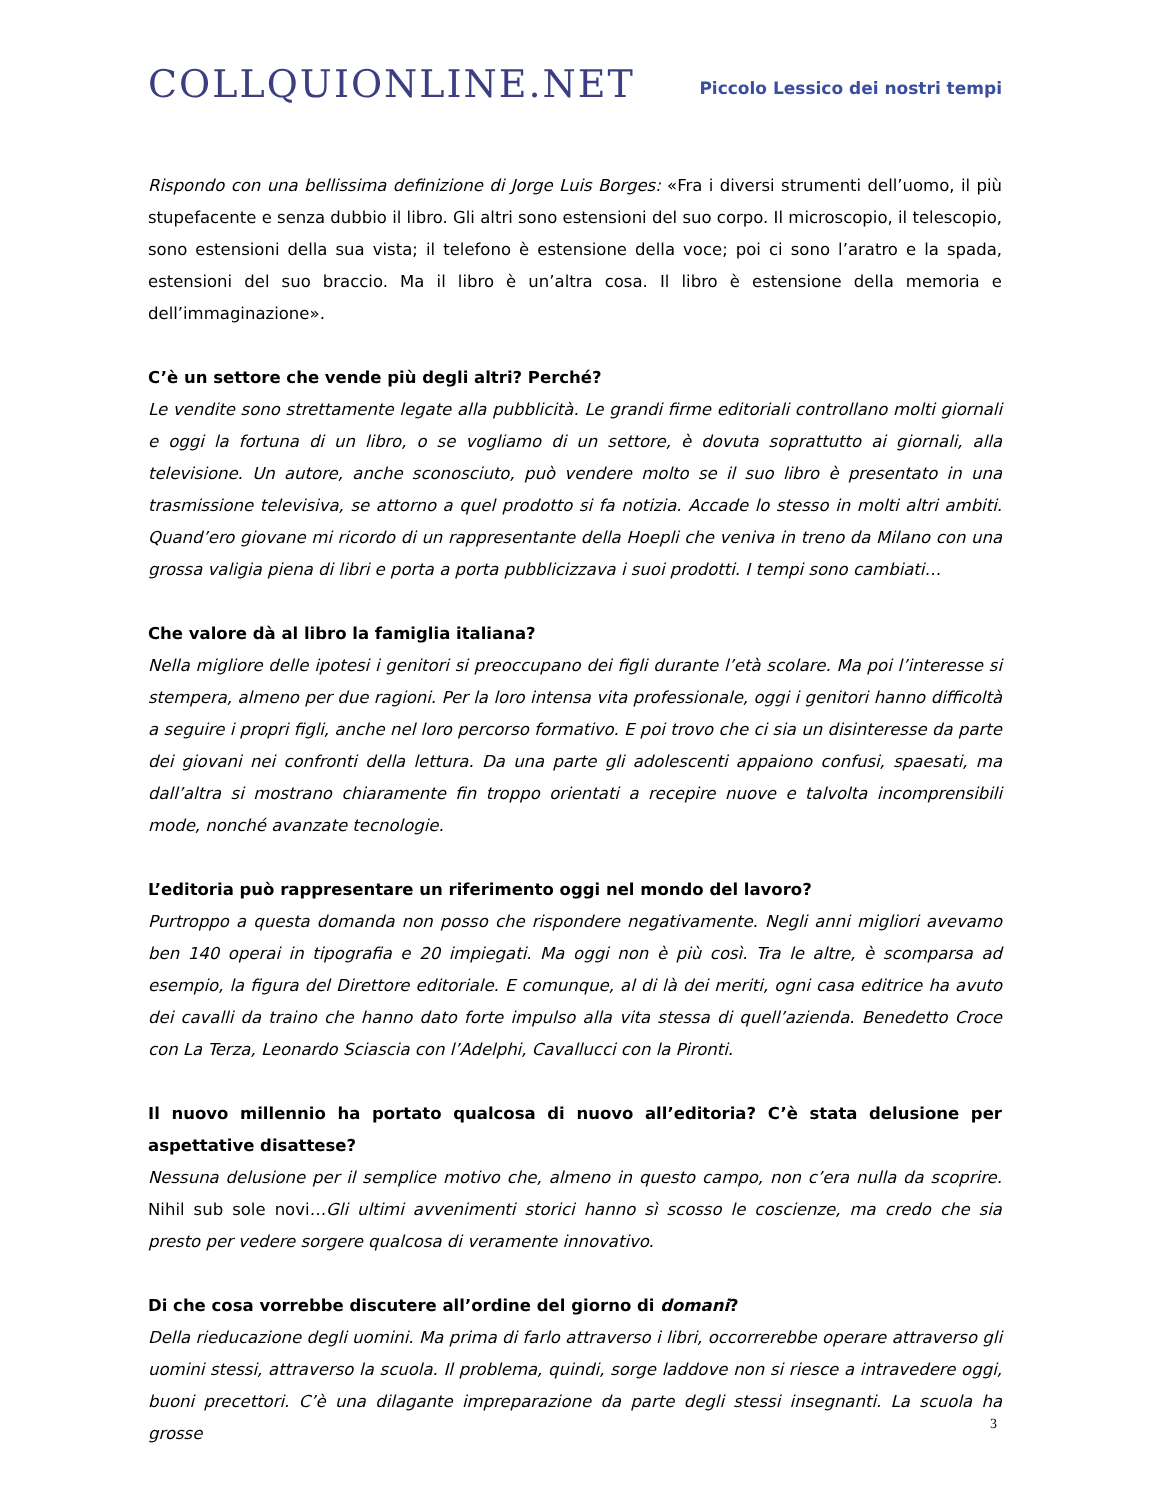COLLQUIONLINE.NET
Piccolo Lessico dei nostri tempi
Rispondo con una bellissima definizione di Jorge Luis Borges: «Fra i diversi strumenti dell’uomo, il più stupefacente e senza dubbio il libro. Gli altri sono estensioni del suo corpo. Il microscopio, il telescopio, sono estensioni della sua vista; il telefono è estensione della voce; poi ci sono l’aratro e la spada, estensioni del suo braccio. Ma il libro è un’altra cosa. Il libro è estensione della memoria e dell’immaginazione».
C’è un settore che vende più degli altri? Perché?
Le vendite sono strettamente legate alla pubblicità. Le grandi firme editoriali controllano molti giornali e oggi la fortuna di un libro, o se vogliamo di un settore, è dovuta soprattutto ai giornali, alla televisione. Un autore, anche sconosciuto, può vendere molto se il suo libro è presentato in una trasmissione televisiva, se attorno a quel prodotto si fa notizia. Accade lo stesso in molti altri ambiti. Quand’ero giovane mi ricordo di un rappresentante della Hoepli che veniva in treno da Milano con una grossa valigia piena di libri e porta a porta pubblicizzava i suoi prodotti. I tempi sono cambiati…
Che valore dà al libro la famiglia italiana?
Nella migliore delle ipotesi i genitori si preoccupano dei figli durante l’età scolare. Ma poi l’interesse si stempera, almeno per due ragioni. Per la loro intensa vita professionale, oggi i genitori hanno difficoltà a seguire i propri figli, anche nel loro percorso formativo. E poi trovo che ci sia un disinteresse da parte dei giovani nei confronti della lettura. Da una parte gli adolescenti appaiono confusi, spaesati, ma dall’altra si mostrano chiaramente fin troppo orientati a recepire nuove e talvolta incomprensibili mode, nonché avanzate tecnologie.
L’editoria può rappresentare un riferimento oggi nel mondo del lavoro?
Purtroppo a questa domanda non posso che rispondere negativamente. Negli anni migliori avevamo ben 140 operai in tipografia e 20 impiegati. Ma oggi non è più così. Tra le altre, è scomparsa ad esempio, la figura del Direttore editoriale. E comunque, al di là dei meriti, ogni casa editrice ha avuto dei cavalli da traino che hanno dato forte impulso alla vita stessa di quell’azienda. Benedetto Croce con La Terza, Leonardo Sciascia con l’Adelphi, Cavallucci con la Pironti.
Il nuovo millennio ha portato qualcosa di nuovo all’editoria? C’è stata delusione per aspettative disattese?
Nessuna delusione per il semplice motivo che, almeno in questo campo, non c’era nulla da scoprire. Nihil sub sole novi…Gli ultimi avvenimenti storici hanno sì scosso le coscienze, ma credo che sia presto per vedere sorgere qualcosa di veramente innovativo.
Di che cosa vorrebbe discutere all’ordine del giorno di domani?
Della rieducazione degli uomini. Ma prima di farlo attraverso i libri, occorrerebbe operare attraverso gli uomini stessi, attraverso la scuola. Il problema, quindi, sorge laddove non si riesce a intravedere oggi, buoni precettori. C’è una dilagante impreparazione da parte degli stessi insegnanti. La scuola ha grosse
3